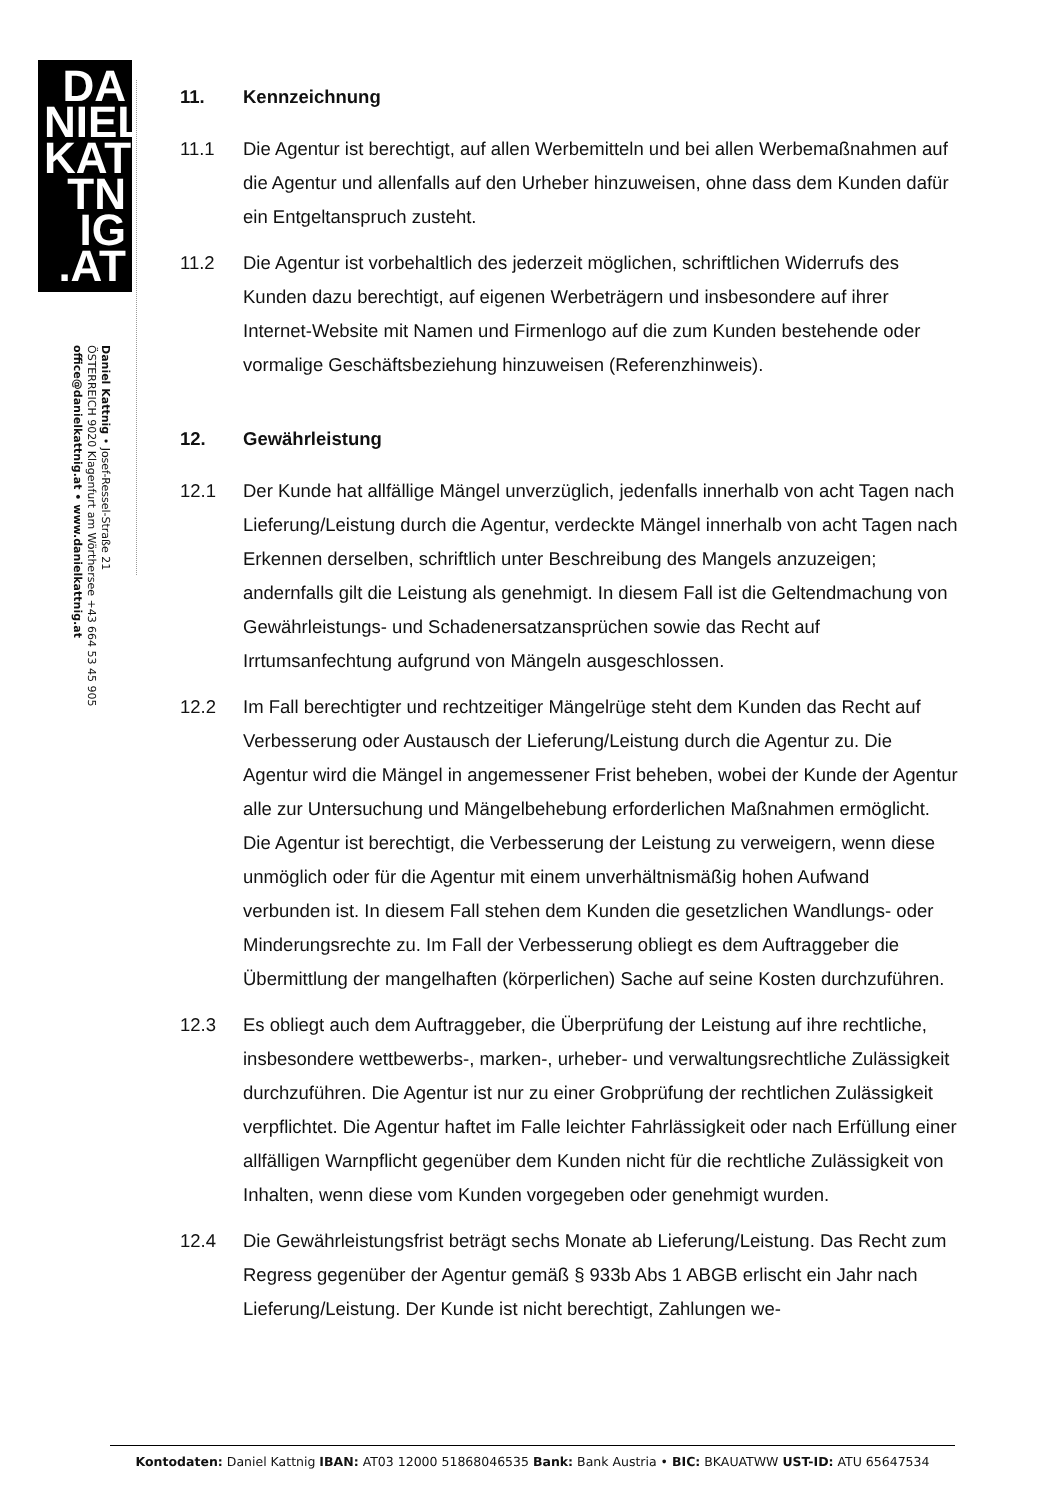DA NIEL KAT TN IG .AT
Daniel Kattnig • Josef-Ressel-Straße 21
ÖSTERREICH 9020 Klagenfurt am Wörthersee +43 664 53 45 905
office@danielkattnig.at • www.danielkattnig.at
11. Kennzeichnung
11.1 Die Agentur ist berechtigt, auf allen Werbemitteln und bei allen Werbemaßnahmen auf die Agentur und allenfalls auf den Urheber hinzuweisen, ohne dass dem Kunden dafür ein Entgeltanspruch zusteht.
11.2 Die Agentur ist vorbehaltlich des jederzeit möglichen, schriftlichen Widerrufs des Kunden dazu berechtigt, auf eigenen Werbeträgern und insbesondere auf ihrer Internet-Website mit Namen und Firmenlogo auf die zum Kunden bestehende oder vormalige Geschäftsbeziehung hinzuweisen (Referenzhinweis).
12. Gewährleistung
12.1 Der Kunde hat allfällige Mängel unverzüglich, jedenfalls innerhalb von acht Tagen nach Lieferung/Leistung durch die Agentur, verdeckte Mängel innerhalb von acht Tagen nach Erkennen derselben, schriftlich unter Beschreibung des Mangels anzuzeigen; andernfalls gilt die Leistung als genehmigt. In diesem Fall ist die Geltendmachung von Gewährleistungs- und Schadenersatzansprüchen sowie das Recht auf Irrtumsanfechtung aufgrund von Mängeln ausgeschlossen.
12.2 Im Fall berechtigter und rechtzeitiger Mängelrüge steht dem Kunden das Recht auf Verbesserung oder Austausch der Lieferung/Leistung durch die Agentur zu. Die Agentur wird die Mängel in angemessener Frist beheben, wobei der Kunde der Agentur alle zur Untersuchung und Mängelbehebung erforderlichen Maßnahmen ermöglicht. Die Agentur ist berechtigt, die Verbesserung der Leistung zu verweigern, wenn diese unmöglich oder für die Agentur mit einem unverhältnismäßig hohen Aufwand verbunden ist. In diesem Fall stehen dem Kunden die gesetzlichen Wandlungs- oder Minderungsrechte zu. Im Fall der Verbesserung obliegt es dem Auftraggeber die Übermittlung der mangelhaften (körperlichen) Sache auf seine Kosten durchzuführen.
12.3 Es obliegt auch dem Auftraggeber, die Überprüfung der Leistung auf ihre rechtliche, insbesondere wettbewerbs-, marken-, urheber- und verwaltungsrechtliche Zulässigkeit durchzuführen. Die Agentur ist nur zu einer Grobprüfung der rechtlichen Zulässigkeit verpflichtet. Die Agentur haftet im Falle leichter Fahrlässigkeit oder nach Erfüllung einer allfälligen Warnpflicht gegenüber dem Kunden nicht für die rechtliche Zulässigkeit von Inhalten, wenn diese vom Kunden vorgegeben oder genehmigt wurden.
12.4 Die Gewährleistungsfrist beträgt sechs Monate ab Lieferung/Leistung. Das Recht zum Regress gegenüber der Agentur gemäß § 933b Abs 1 ABGB erlischt ein Jahr nach Lieferung/Leistung. Der Kunde ist nicht berechtigt, Zahlungen we-
Kontodaten: Daniel Kattnig IBAN: AT03 12000 51868046535 Bank: Bank Austria • BIC: BKAUATWW UST-ID: ATU 65647534